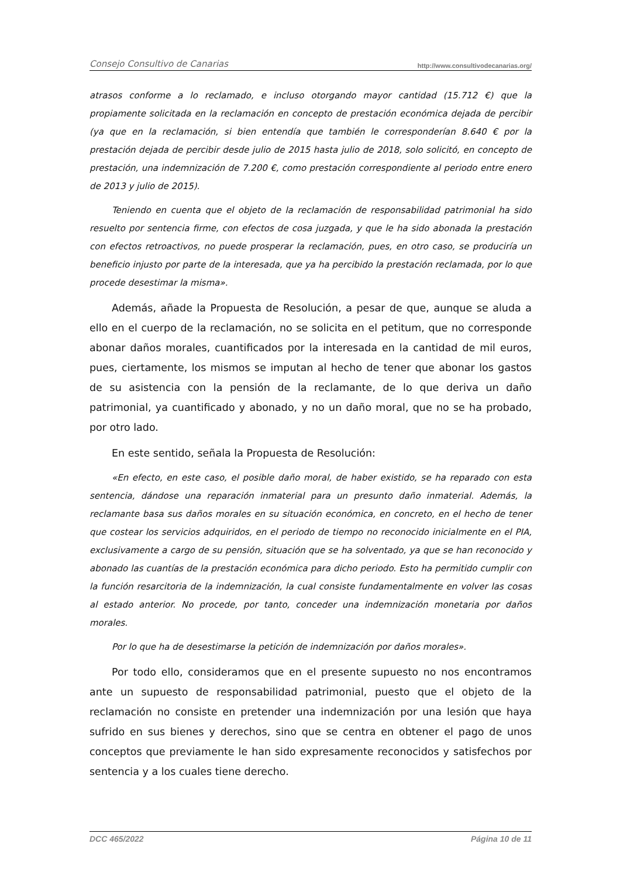Consejo Consultivo de Canarias http://www.consultivodecanarias.org/
atrasos conforme a lo reclamado, e incluso otorgando mayor cantidad (15.712 €) que la propiamente solicitada en la reclamación en concepto de prestación económica dejada de percibir (ya que en la reclamación, si bien entendía que también le corresponderían 8.640 € por la prestación dejada de percibir desde julio de 2015 hasta julio de 2018, solo solicitó, en concepto de prestación, una indemnización de 7.200 €, como prestación correspondiente al periodo entre enero de 2013 y julio de 2015).
Teniendo en cuenta que el objeto de la reclamación de responsabilidad patrimonial ha sido resuelto por sentencia firme, con efectos de cosa juzgada, y que le ha sido abonada la prestación con efectos retroactivos, no puede prosperar la reclamación, pues, en otro caso, se produciría un beneficio injusto por parte de la interesada, que ya ha percibido la prestación reclamada, por lo que procede desestimar la misma».
Además, añade la Propuesta de Resolución, a pesar de que, aunque se aluda a ello en el cuerpo de la reclamación, no se solicita en el petitum, que no corresponde abonar daños morales, cuantificados por la interesada en la cantidad de mil euros, pues, ciertamente, los mismos se imputan al hecho de tener que abonar los gastos de su asistencia con la pensión de la reclamante, de lo que deriva un daño patrimonial, ya cuantificado y abonado, y no un daño moral, que no se ha probado, por otro lado.
En este sentido, señala la Propuesta de Resolución:
«En efecto, en este caso, el posible daño moral, de haber existido, se ha reparado con esta sentencia, dándose una reparación inmaterial para un presunto daño inmaterial. Además, la reclamante basa sus daños morales en su situación económica, en concreto, en el hecho de tener que costear los servicios adquiridos, en el periodo de tiempo no reconocido inicialmente en el PIA, exclusivamente a cargo de su pensión, situación que se ha solventado, ya que se han reconocido y abonado las cuantías de la prestación económica para dicho periodo. Esto ha permitido cumplir con la función resarcitoria de la indemnización, la cual consiste fundamentalmente en volver las cosas al estado anterior. No procede, por tanto, conceder una indemnización monetaria por daños morales.
Por lo que ha de desestimarse la petición de indemnización por daños morales».
Por todo ello, consideramos que en el presente supuesto no nos encontramos ante un supuesto de responsabilidad patrimonial, puesto que el objeto de la reclamación no consiste en pretender una indemnización por una lesión que haya sufrido en sus bienes y derechos, sino que se centra en obtener el pago de unos conceptos que previamente le han sido expresamente reconocidos y satisfechos por sentencia y a los cuales tiene derecho.
DCC 465/2022 Página 10 de 11